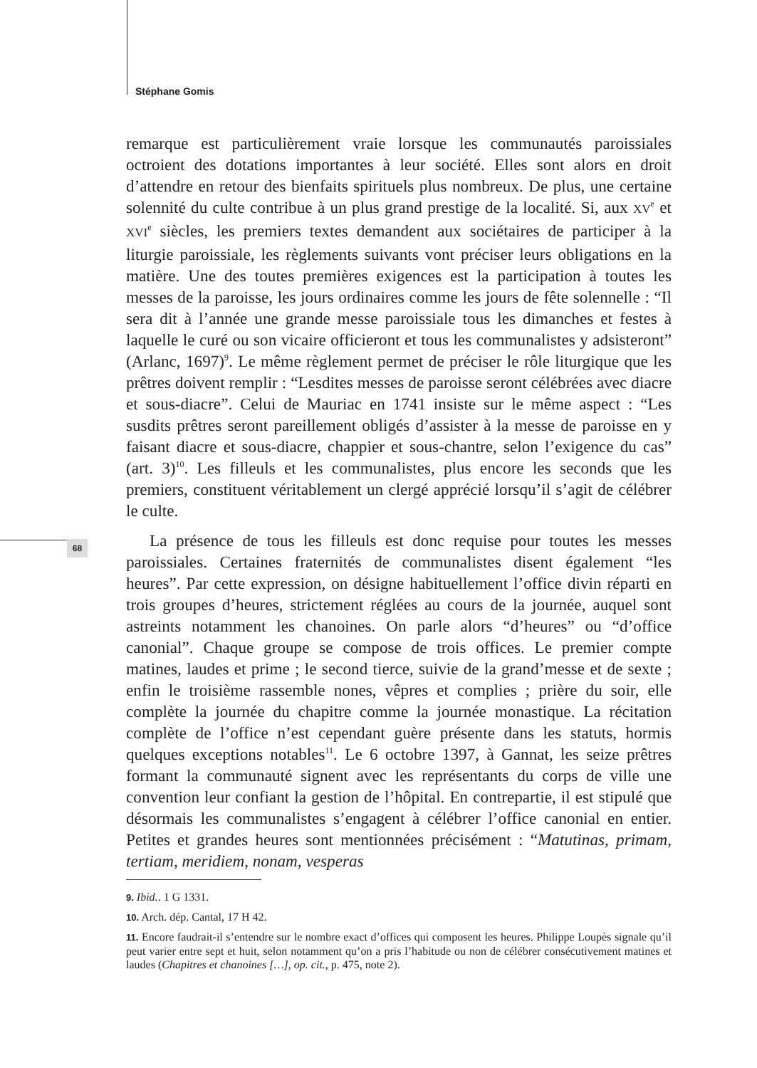Stéphane Gomis
68
remarque est particulièrement vraie lorsque les communautés paroissiales octroient des dotations importantes à leur société. Elles sont alors en droit d’attendre en retour des bienfaits spirituels plus nombreux. De plus, une certaine solennité du culte contribue à un plus grand prestige de la localité. Si, aux XV<sup>e</sup> et XVI<sup>e</sup> siècles, les premiers textes demandent aux sociétaires de participer à la liturgie paroissiale, les règlements suivants vont préciser leurs obligations en la matière. Une des toutes premières exigences est la participation à toutes les messes de la paroisse, les jours ordinaires comme les jours de fête solennelle : “Il sera dit à l’année une grande messe paroissiale tous les dimanches et festes à laquelle le curé ou son vicaire officieront et tous les communalistes y adsisteront” (Arlanc, 1697)<sup>9</sup>. Le même règlement permet de préciser le rôle liturgique que les prêtres doivent remplir : “Lesdites messes de paroisse seront célébrées avec diacre et sous-diacre”. Celui de Mauriac en 1741 insiste sur le même aspect : “Les susdits prêtres seront pareillement obligés d’assister à la messe de paroisse en y faisant diacre et sous-diacre, chappier et sous-chantre, selon l’exigence du cas” (art. 3)<sup>10</sup>. Les filleuls et les communalistes, plus encore les seconds que les premiers, constituent véritablement un clergé apprécié lorsqu’il s’agit de célébrer le culte.
La présence de tous les filleuls est donc requise pour toutes les messes paroissiales. Certaines fraternités de communalistes disent également “les heures”. Par cette expression, on désigne habituellement l’office divin réparti en trois groupes d’heures, strictement réglées au cours de la journée, auquel sont astreints notamment les chanoines. On parle alors “d’heures” ou “d’office canonial”. Chaque groupe se compose de trois offices. Le premier compte matines, laudes et prime ; le second tierce, suivie de la grand’messe et de sexte ; enfin le troisième rassemble nones, vêpres et complies ; prière du soir, elle complète la journée du chapitre comme la journée monastique. La récitation complète de l’office n’est cependant guère présente dans les statuts, hormis quelques exceptions notables<sup>11</sup>. Le 6 octobre 1397, à Gannat, les seize prêtres formant la communauté signent avec les représentants du corps de ville une convention leur confiant la gestion de l’hôpital. En contrepartie, il est stipulé que désormais les communalistes s’engagent à célébrer l’office canonial en entier. Petites et grandes heures sont mentionnées précisément : “Matutinas, primam, tertiam, meridiem, nonam, vesperas
9. Ibid.. 1 G 1331.
10. Arch. dép. Cantal, 17 H 42.
11. Encore faudrait-il s’entendre sur le nombre exact d’offices qui composent les heures. Philippe Loupès signale qu’il peut varier entre sept et huit, selon notamment qu’on a pris l’habitude ou non de célébrer consécutivement matines et laudes (Chapitres et chanoines […], op. cit., p. 475, note 2).